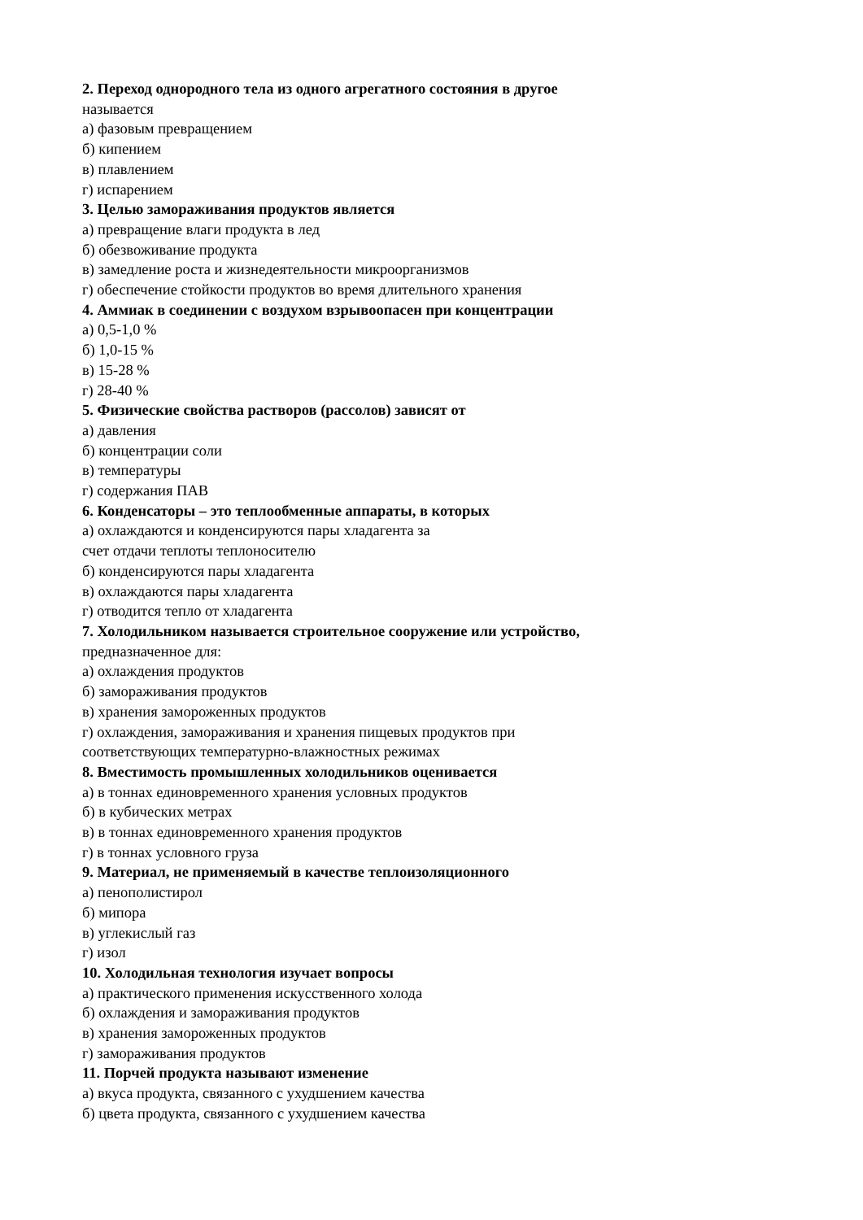2. Переход однородного тела из одного агрегатного состояния в другое
называется
а) фазовым превращением
б) кипением
в) плавлением
г) испарением
3. Целью замораживания продуктов является
а) превращение влаги продукта в лед
б) обезвоживание продукта
в) замедление роста и жизнедеятельности микроорганизмов
г) обеспечение стойкости продуктов во время длительного хранения
4. Аммиак в соединении с воздухом взрывоопасен при концентрации
а) 0,5-1,0 %
б) 1,0-15 %
в) 15-28 %
г) 28-40 %
5. Физические свойства растворов (рассолов) зависят от
а) давления
б) концентрации соли
в) температуры
г) содержания ПАВ
6. Конденсаторы – это теплообменные аппараты, в которых
а) охлаждаются и конденсируются пары хладагента за
счет отдачи теплоты теплоносителю
б) конденсируются пары хладагента
в) охлаждаются пары хладагента
г) отводится тепло от хладагента
7. Холодильником называется строительное сооружение или устройство,
предназначенное для:
а) охлаждения продуктов
б) замораживания продуктов
в) хранения замороженных продуктов
г) охлаждения, замораживания и хранения пищевых продуктов при
соответствующих температурно-влажностных режимах
8. Вместимость промышленных холодильников оценивается
а) в тоннах единовременного хранения условных продуктов
б) в кубических метрах
в) в тоннах единовременного хранения продуктов
г) в тоннах условного груза
9. Материал, не применяемый в качестве теплоизоляционного
а) пенополистирол
б) мипора
в) углекислый газ
г) изол
10. Холодильная технология изучает вопросы
а) практического применения искусственного холода
б) охлаждения и замораживания продуктов
в) хранения замороженных продуктов
г) замораживания продуктов
11. Порчей продукта называют изменение
а) вкуса продукта, связанного с ухудшением качества
б) цвета продукта, связанного с ухудшением качества